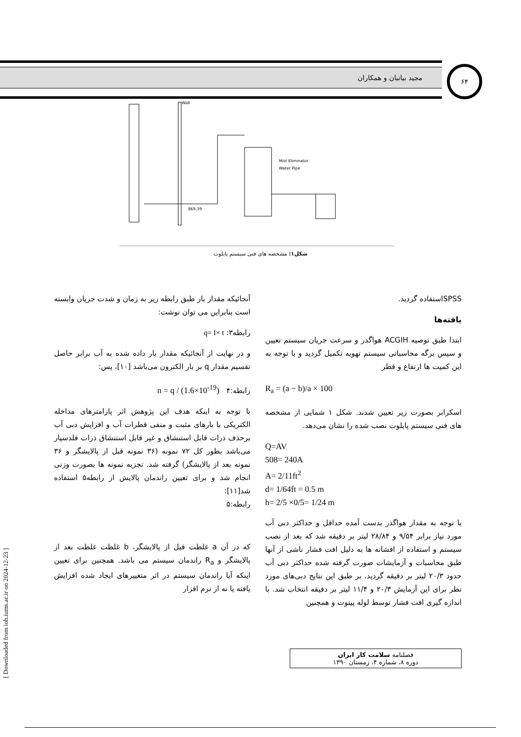مجید بیاتیان و همکاران ۶۴
Mist Eliminator
Water Pipe
Wall
869.39
شکل۱: مشخصه های فنی سیستم پایلوت
آنجائیکه مقدار بار طبق رابطه زیر به زمان و شدت جریان وابسته است بنابراین می توان نوشت:
رابطه۳: q= I× t
و در نهایت از آنجائیکه مقدار بار داده شده به آب برابر حاصل تقسیم مقدار q بر بار الکترون می‌باشد [۱۰]، پس:
رابطه:۴ n = q / (1.6×10<sup>-19</sup>)
با توجه به اینکه هدف این پژوهش اثر پارامترهای مداخله الکتریکی با بارهای مثبت و منفی قطرات آب و افزایش دبی آب برحذف ذرات قابل استنشاق و غیر قابل استنشاق ذرات فلدسپار می‌باشد بطور کل ۷۲ نمونه (۳۶ نمونه قبل از پالایشگر و ۳۶ نمونه بعد از پالایشگر) گرفته شد. تجزیه نمونه ها بصورت وزنی انجام شد و برای تعیین راندمان پالایش از رابطه۵ استفاده شد[۱۱]:
رابطه:۵
که در آن a غلظت قبل از پالایشگر، b غلظت غلظت بعد از پالایشگر و R<sub>a</sub> راندمان سیستم می باشد. همچنین برای تعیین اینکه آیا راندمان سیستم در اثر متغییرهای ایجاد شده افزایش یافته یا نه از نرم افزار
SPSSاستفاده گردید.
یافته‌ها
ابتدا طبق توصیه ACGIH هواگذر و سرعت جریان سیستم تعیین و سپس برگه محاسباتی سیستم تهویه تکمیل گردید و با توجه به این کمیت ها ارتفاع و قطر
R<sub>a</sub> = (a − b)/a × 100
اسکرابر بصورت زیر تعیین شدند. شکل ۱ شمایی از مشخصه های فنی سیستم پایلوت نصب شده را نشان می‌دهد.
Q=AV
508= 240A
A= 2/11ft<sup>2</sup>
d= 1/64ft = 0.5 m
h= 2/5 ×0/5= 1/24 m
با توجه به مقدار هواگذر بدست آمده حداقل و حداکثر دبی آب مورد نیاز برابر ۹/۵۴ و ۲۸/۸۴ لیتر بر دقیقه شد که بعد از نصب سیستم و استفاده از افشانه ها به دلیل افت فشار ناشی از آنها طبق محاسبات و آزمایشات صورت گرفته شده حداکثر دبی آب حدود ۲۰/۳ لیتر بر دقیقه گردید. بر طبق این نتایج دبی‌های مورد نظر برای این آزمایش ۲۰/۳ و ۱۱/۴ لیتر بر دقیقه انتخاب شد. با اندازه گیری افت فشار توسط لوله پیتوت و همچنین
فصلنامه سلامت کار ایران
دوره ۸، شماره ۴، زمستان ۱۳۹۰
[ Downloaded from ioh.iums.ac.ir on 2024-12-23 ]